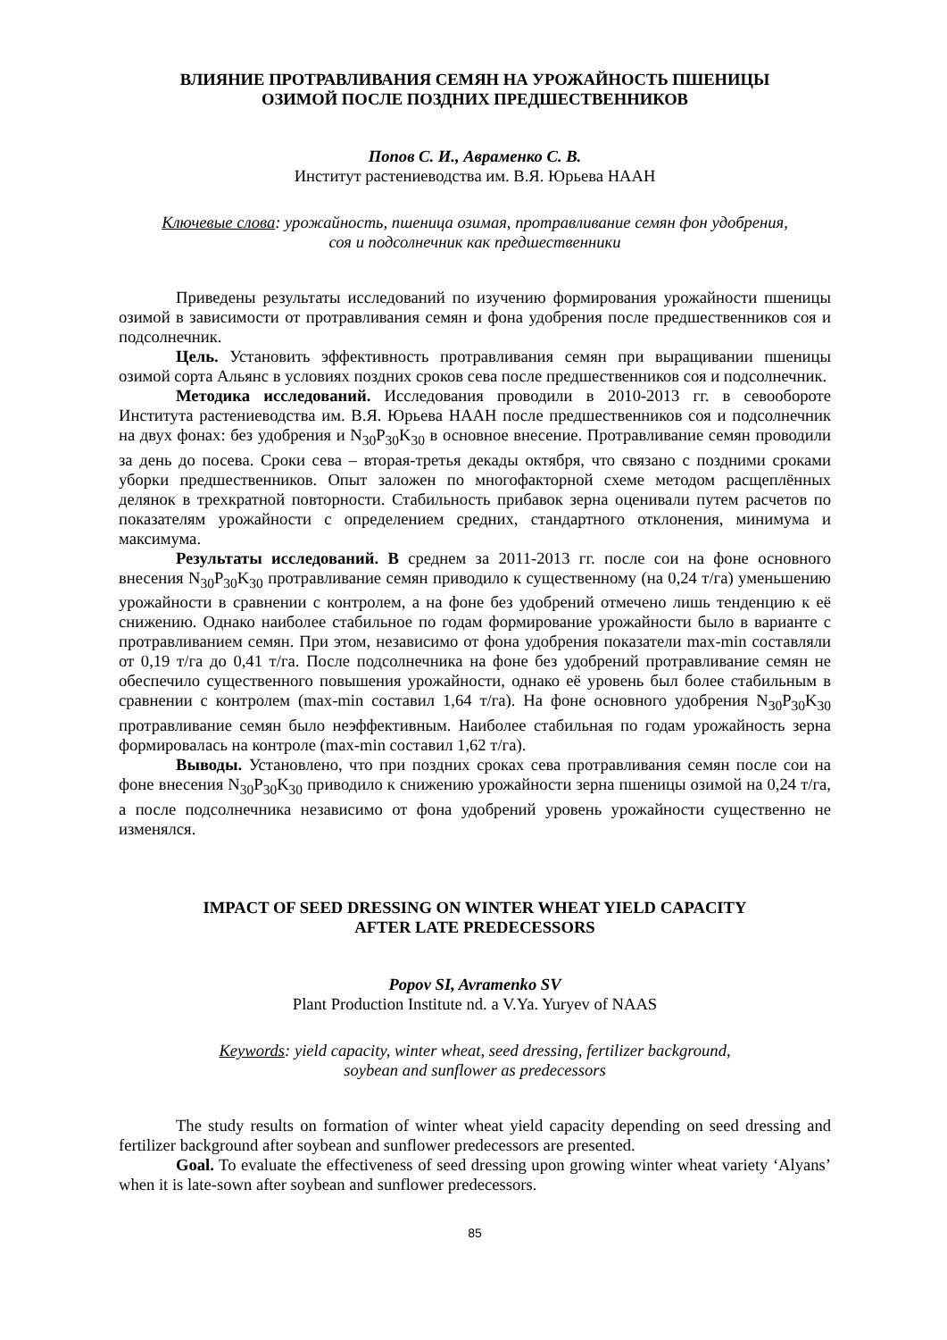ВЛИЯНИЕ ПРОТРАВЛИВАНИЯ СЕМЯН НА УРОЖАЙНОСТЬ ПШЕНИЦЫ
ОЗИМОЙ ПОСЛЕ ПОЗДНИХ ПРЕДШЕСТВЕННИКОВ
Попов С. И., Авраменко С. В.
Институт растениеводства им. В.Я. Юрьева НААН
Ключевые слова: урожайность, пшеница озимая, протравливание семян фон удобрения,
соя и подсолнечник как предшественники
Приведены результаты исследований по изучению формирования урожайности пшеницы озимой в зависимости от протравливания семян и фона удобрения после предшественников соя и подсолнечник.
Цель. Установить эффективность протравливания семян при выращивании пшеницы озимой сорта Альянс в условиях поздних сроков сева после предшественников соя и подсолнечник.
Методика исследований. Исследования проводили в 2010-2013 гг. в севообороте Института растениеводства им. В.Я. Юрьева НААН после предшественников соя и подсолнечник на двух фонах: без удобрения и N<sub>30</sub>P<sub>30</sub>K<sub>30</sub> в основное внесение. Протравливание семян проводили за день до посева. Сроки сева – вторая-третья декады октября, что связано с поздними сроками уборки предшественников. Опыт заложен по многофакторной схеме методом расщеплённых делянок в трехкратной повторности. Стабильность прибавок зерна оценивали путем расчетов по показателям урожайности с определением средних, стандартного отклонения, минимума и максимума.
Результаты исследований. В среднем за 2011-2013 гг. после сои на фоне основного внесения N<sub>30</sub>P<sub>30</sub>K<sub>30</sub> протравливание семян приводило к существенному (на 0,24 т/га) уменьшению урожайности в сравнении с контролем, а на фоне без удобрений отмечено лишь тенденцию к её снижению. Однако наиболее стабильное по годам формирование урожайности было в варианте с протравливанием семян. При этом, независимо от фона удобрения показатели max-min составляли от 0,19 т/га до 0,41 т/га. После подсолнечника на фоне без удобрений протравливание семян не обеспечило существенного повышения урожайности, однако её уровень был более стабильным в сравнении с контролем (max-min составил 1,64 т/га). На фоне основного удобрения N<sub>30</sub>P<sub>30</sub>K<sub>30</sub> протравливание семян было неэффективным. Наиболее стабильная по годам урожайность зерна формировалась на контроле (max-min составил 1,62 т/га).
Выводы. Установлено, что при поздних сроках сева протравливания семян после сои на фоне внесения N<sub>30</sub>P<sub>30</sub>K<sub>30</sub> приводило к снижению урожайности зерна пшеницы озимой на 0,24 т/га, а после подсолнечника независимо от фона удобрений уровень урожайности существенно не изменялся.
IMPACT OF SEED DRESSING ON WINTER WHEAT YIELD CAPACITY
AFTER LATE PREDECESSORS
Popov SI, Avramenko SV
Plant Production Institute nd. a V.Ya. Yuryev of NAAS
Keywords: yield capacity, winter wheat, seed dressing, fertilizer background,
soybean and sunflower as predecessors
The study results on formation of winter wheat yield capacity depending on seed dressing and fertilizer background after soybean and sunflower predecessors are presented.
Goal. To evaluate the effectiveness of seed dressing upon growing winter wheat variety ‘Alyans’ when it is late-sown after soybean and sunflower predecessors.
85